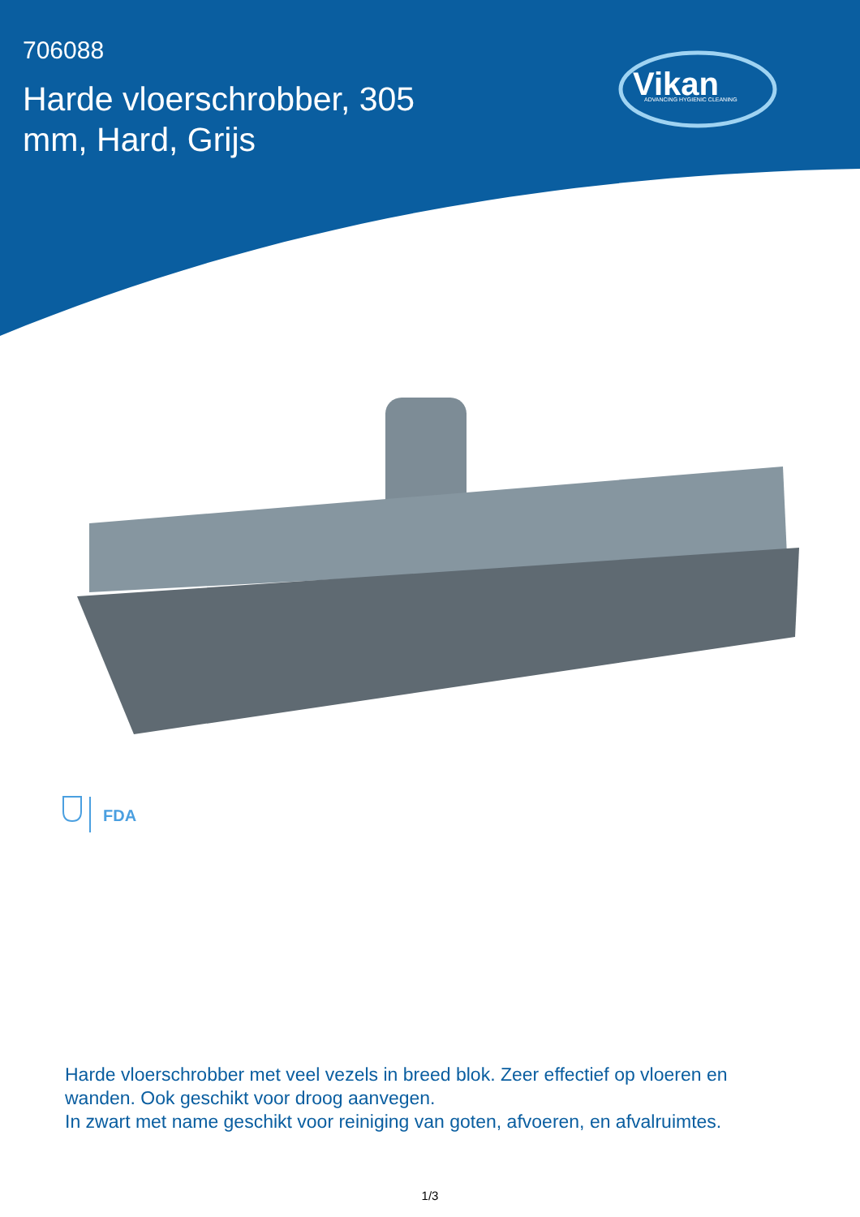706088
Harde vloerschrobber, 305 mm, Hard, Grijs
Vikan
ADVANCING HYGIENIC CLEANING
FDA
Harde vloerschrobber met veel vezels in breed blok. Zeer effectief op vloeren en wanden. Ook geschikt voor droog aanvegen.
In zwart met name geschikt voor reiniging van goten, afvoeren, en afvalruimtes.
1/3